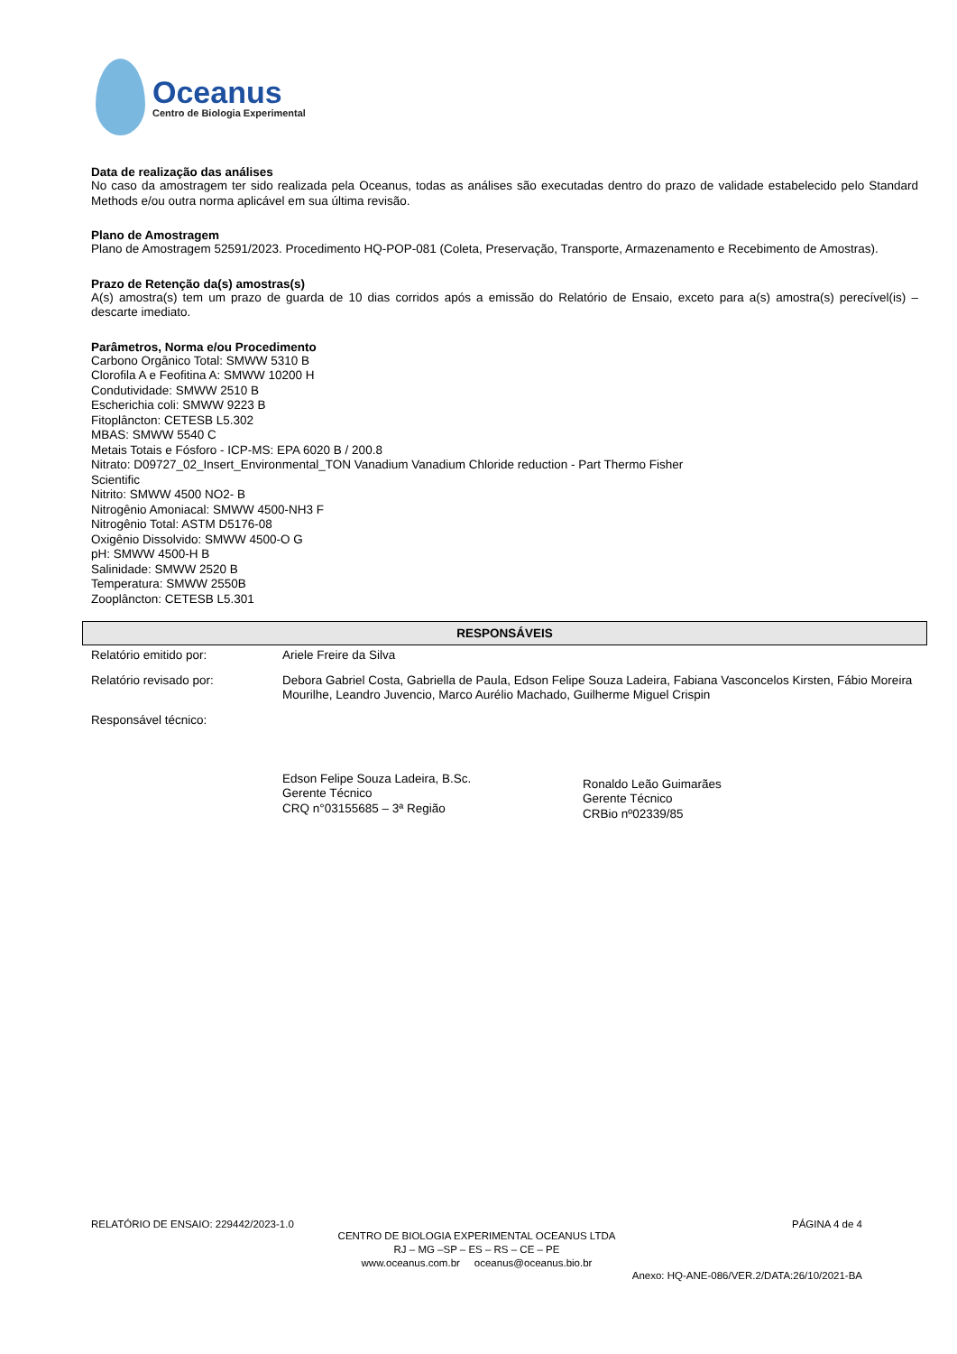Oceanus
Centro de Biologia Experimental
Data de realização das análises
No caso da amostragem ter sido realizada pela Oceanus, todas as análises são executadas dentro do prazo de validade estabelecido pelo Standard Methods e/ou outra norma aplicável em sua última revisão.
Plano de Amostragem
Plano de Amostragem 52591/2023. Procedimento HQ-POP-081 (Coleta, Preservação, Transporte, Armazenamento e Recebimento de Amostras).
Prazo de Retenção da(s) amostras(s)
A(s) amostra(s) tem um prazo de guarda de 10 dias corridos após a emissão do Relatório de Ensaio, exceto para a(s) amostra(s) perecível(is) – descarte imediato.
Parâmetros, Norma e/ou Procedimento
Carbono Orgânico Total: SMWW 5310 B
Clorofila A e Feofitina A: SMWW 10200 H
Condutividade: SMWW 2510 B
Escherichia coli: SMWW 9223 B
Fitoplâncton: CETESB L5.302
MBAS: SMWW 5540 C
Metais Totais e Fósforo - ICP-MS: EPA 6020 B / 200.8
Nitrato: D09727_02_Insert_Environmental_TON Vanadium Vanadium Chloride reduction - Part Thermo Fisher
Scientific
Nitrito: SMWW 4500 NO2- B
Nitrogênio Amoniacal: SMWW 4500-NH3 F
Nitrogênio Total: ASTM D5176-08
Oxigênio Dissolvido: SMWW 4500-O G
pH: SMWW 4500-H B
Salinidade: SMWW 2520 B
Temperatura: SMWW 2550B
Zooplâncton: CETESB L5.301
RESPONSÁVEIS
| Relatório emitido por: | Ariele Freire da Silva |
| Relatório revisado por: | Debora Gabriel Costa, Gabriella de Paula, Edson Felipe Souza Ladeira, Fabiana Vasconcelos Kirsten, Fábio Moreira Mourilhe, Leandro Juvencio, Marco Aurélio Machado, Guilherme Miguel Crispin |
| Responsável técnico: | Edson Felipe Souza Ladeira, B.Sc. Gerente Técnico CRQ n°03155685 – 3ª Região Ronaldo Leão Guimarães Gerente Técnico CRBio nº02339/85 |
RELATÓRIO DE ENSAIO: 229442/2023-1.0 PÁGINA 4 de 4
CENTRO DE BIOLOGIA EXPERIMENTAL OCEANUS LTDA
RJ – MG –SP – ES – RS – CE – PE
www.oceanus.com.br oceanus@oceanus.bio.br
Anexo: HQ-ANE-086/VER.2/DATA:26/10/2021-BA